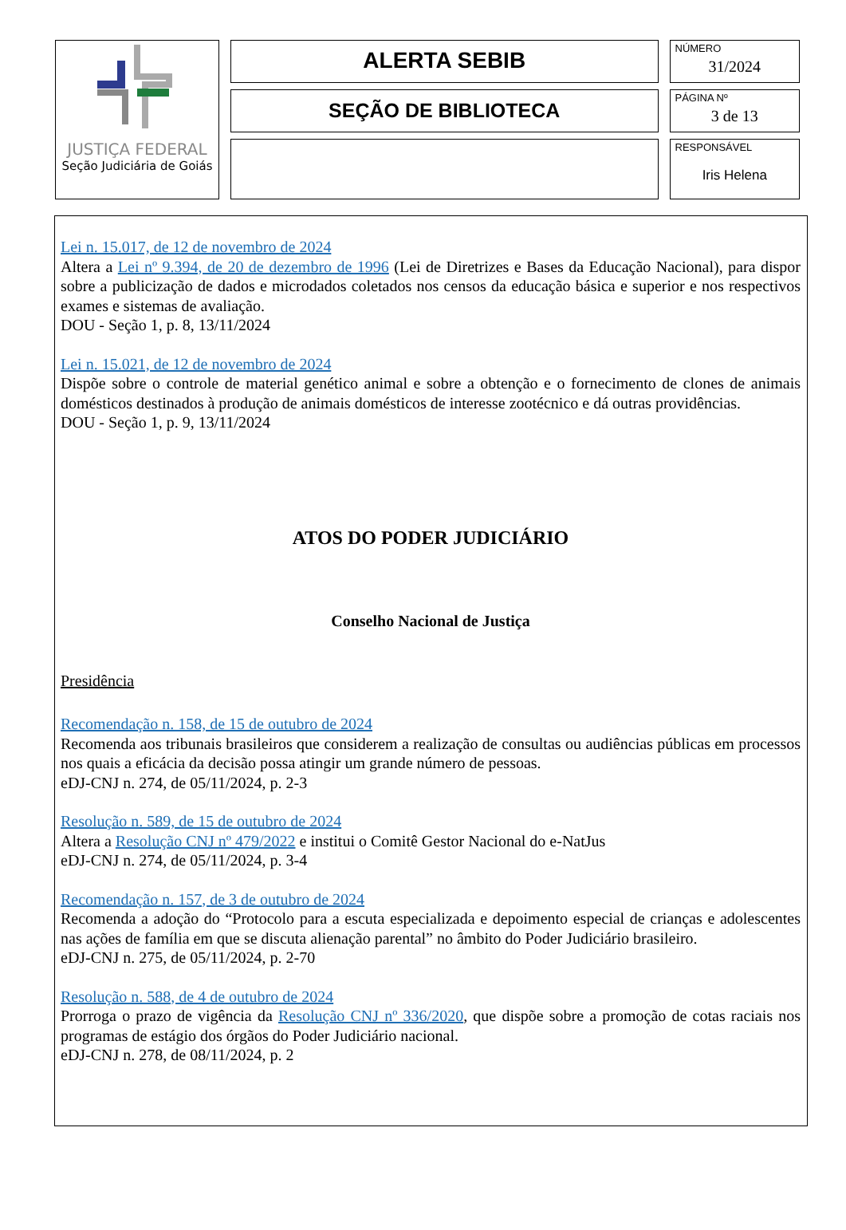| JUSTIÇA FEDERAL Seção Judiciária de Goiás | ALERTA SEBIB | NÚMERO 31/2024 |
| | SEÇÃO DE BIBLIOTECA | PÁGINA Nº 3 de 13 |
| | | RESPONSÁVEL Iris Helena |
Lei n. 15.017, de 12 de novembro de 2024
Altera a Lei nº 9.394, de 20 de dezembro de 1996 (Lei de Diretrizes e Bases da Educação Nacional), para dispor sobre a publicização de dados e microdados coletados nos censos da educação básica e superior e nos respectivos exames e sistemas de avaliação.
DOU - Seção 1, p. 8, 13/11/2024
Lei n. 15.021, de 12 de novembro de 2024
Dispõe sobre o controle de material genético animal e sobre a obtenção e o fornecimento de clones de animais domésticos destinados à produção de animais domésticos de interesse zootécnico e dá outras providências.
DOU - Seção 1, p. 9, 13/11/2024
ATOS DO PODER JUDICIÁRIO
Conselho Nacional de Justiça
Presidência
Recomendação n. 158, de 15 de outubro de 2024
Recomenda aos tribunais brasileiros que considerem a realização de consultas ou audiências públicas em processos nos quais a eficácia da decisão possa atingir um grande número de pessoas.
eDJ-CNJ n. 274, de 05/11/2024, p. 2-3
Resolução n. 589, de 15 de outubro de 2024
Altera a Resolução CNJ nº 479/2022 e institui o Comitê Gestor Nacional do e-NatJus
eDJ-CNJ n. 274, de 05/11/2024, p. 3-4
Recomendação n. 157, de 3 de outubro de 2024
Recomenda a adoção do “Protocolo para a escuta especializada e depoimento especial de crianças e adolescentes nas ações de família em que se discuta alienação parental” no âmbito do Poder Judiciário brasileiro.
eDJ-CNJ n. 275, de 05/11/2024, p. 2-70
Resolução n. 588, de 4 de outubro de 2024
Prorroga o prazo de vigência da Resolução CNJ nº 336/2020, que dispõe sobre a promoção de cotas raciais nos programas de estágio dos órgãos do Poder Judiciário nacional.
eDJ-CNJ n. 278, de 08/11/2024, p. 2